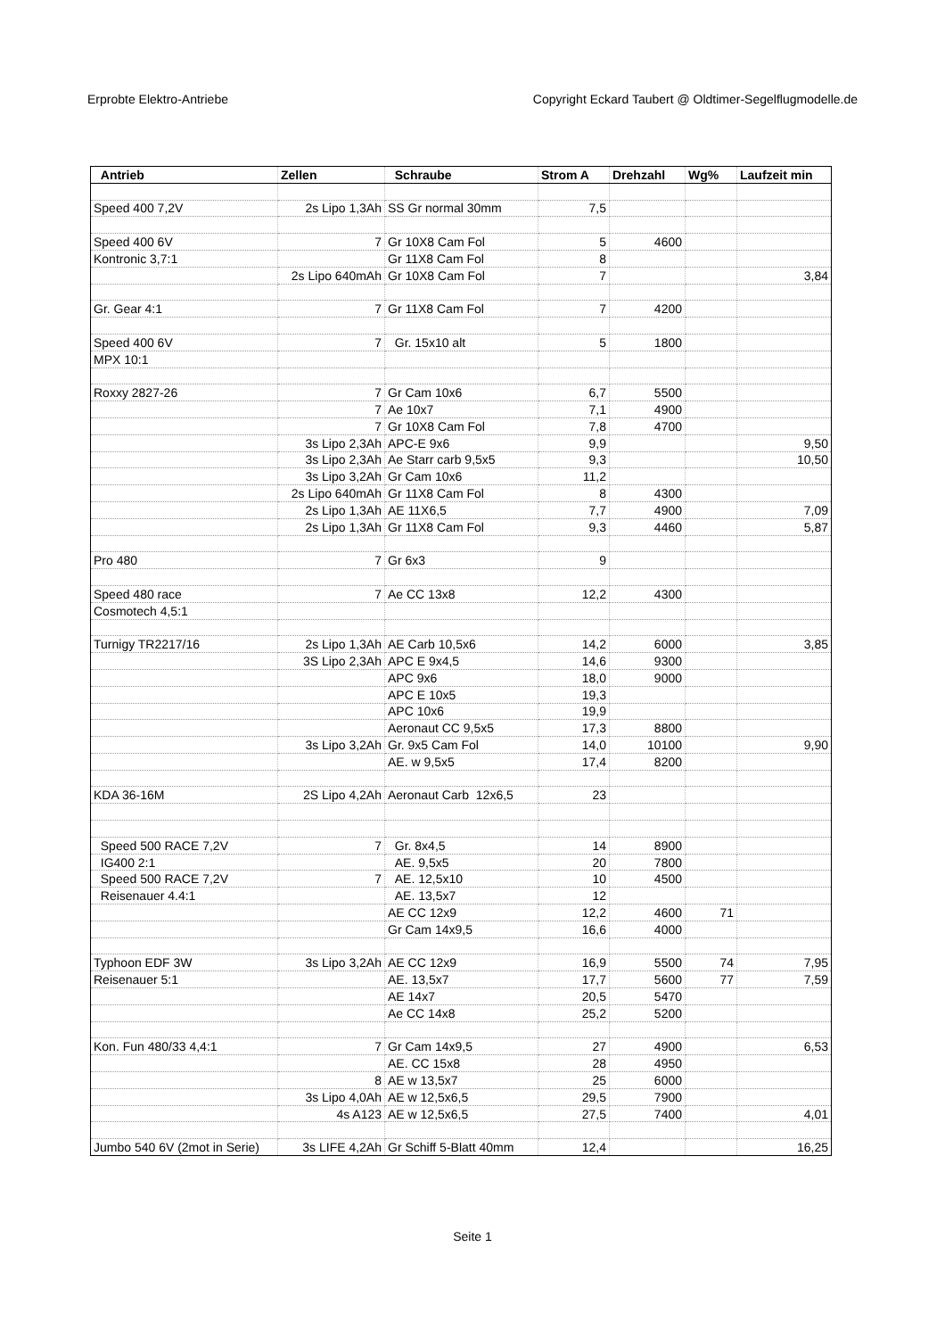Erprobte Elektro-Antriebe Copyright Eckard Taubert @ Oldtimer-Segelflugmodelle.de
| Antrieb | Zellen | Schraube | Strom A | Drehzahl | Wg% | Laufzeit min |
| --- | --- | --- | --- | --- | --- | --- |
| Speed 400 7,2V | 2s Lipo 1,3Ah | SS Gr normal 30mm | 7,5 | | | |
| Speed 400 6V | 7 | Gr 10X8 Cam Fol | 5 | 4600 | | |
| Kontronic 3,7:1 | | Gr 11X8 Cam Fol | 8 | | | |
| | 2s Lipo 640mAh | Gr 10X8 Cam Fol | 7 | | | 3,84 |
| Gr. Gear 4:1 | 7 | Gr 11X8 Cam Fol | 7 | 4200 | | |
| Speed 400 6V | 7 | Gr. 15x10 alt | 5 | 1800 | | |
| MPX 10:1 | | | | | | |
| Roxxy 2827-26 | 7 | Gr Cam 10x6 | 6,7 | 5500 | | |
| | 7 | Ae 10x7 | 7,1 | 4900 | | |
| | 7 | Gr 10X8 Cam Fol | 7,8 | 4700 | | |
| | 3s Lipo 2,3Ah | APC-E 9x6 | 9,9 | | | 9,50 |
| | 3s Lipo 2,3Ah | Ae Starr carb 9,5x5 | 9,3 | | | 10,50 |
| | 3s Lipo 3,2Ah | Gr Cam 10x6 | 11,2 | | | |
| | 2s Lipo 640mAh | Gr 11X8 Cam Fol | 8 | 4300 | | |
| | 2s Lipo 1,3Ah | AE 11X6,5 | 7,7 | 4900 | | 7,09 |
| | 2s Lipo 1,3Ah | Gr 11X8 Cam Fol | 9,3 | 4460 | | 5,87 |
| Pro 480 | 7 | Gr 6x3 | 9 | | | |
| Speed 480 race | 7 | Ae CC 13x8 | 12,2 | 4300 | | |
| Cosmotech 4,5:1 | | | | | | |
| Turnigy TR2217/16 | 2s Lipo 1,3Ah | AE Carb 10,5x6 | 14,2 | 6000 | | 3,85 |
| | 3S Lipo 2,3Ah | APC E 9x4,5 | 14,6 | 9300 | | |
| | | APC 9x6 | 18,0 | 9000 | | |
| | | APC E 10x5 | 19,3 | | | |
| | | APC 10x6 | 19,9 | | | |
| | | Aeronaut CC 9,5x5 | 17,3 | 8800 | | |
| | 3s Lipo 3,2Ah | Gr. 9x5 Cam Fol | 14,0 | 10100 | | 9,90 |
| | | AE. w 9,5x5 | 17,4 | 8200 | | |
| KDA 36-16M | 2S Lipo 4,2Ah | Aeronaut Carb 12x6,5 | 23 | | | |
| Speed 500 RACE 7,2V | 7 | Gr. 8x4,5 | 14 | 8900 | | |
| IG400 2:1 | | AE. 9,5x5 | 20 | 7800 | | |
| Speed 500 RACE 7,2V | 7 | AE. 12,5x10 | 10 | 4500 | | |
| Reisenauer 4.4:1 | | AE. 13,5x7 | 12 | | | |
| | | AE CC 12x9 | 12,2 | 4600 | 71 | |
| | | Gr Cam 14x9,5 | 16,6 | 4000 | | |
| Typhoon EDF 3W | 3s Lipo 3,2Ah | AE CC 12x9 | 16,9 | 5500 | 74 | 7,95 |
| Reisenauer 5:1 | | AE. 13,5x7 | 17,7 | 5600 | 77 | 7,59 |
| | | AE 14x7 | 20,5 | 5470 | | |
| | | Ae CC 14x8 | 25,2 | 5200 | | |
| Kon. Fun 480/33 4,4:1 | 7 | Gr Cam 14x9,5 | 27 | 4900 | | 6,53 |
| | | AE. CC 15x8 | 28 | 4950 | | |
| | 8 | AE w 13,5x7 | 25 | 6000 | | |
| | 3s Lipo 4,0Ah | AE w 12,5x6,5 | 29,5 | 7900 | | |
| | 4s A123 | AE w 12,5x6,5 | 27,5 | 7400 | | 4,01 |
| Jumbo 540 6V (2mot in Serie) | 3s LIFE 4,2Ah | Gr Schiff 5-Blatt 40mm | 12,4 | | | 16,25 |
Seite 1